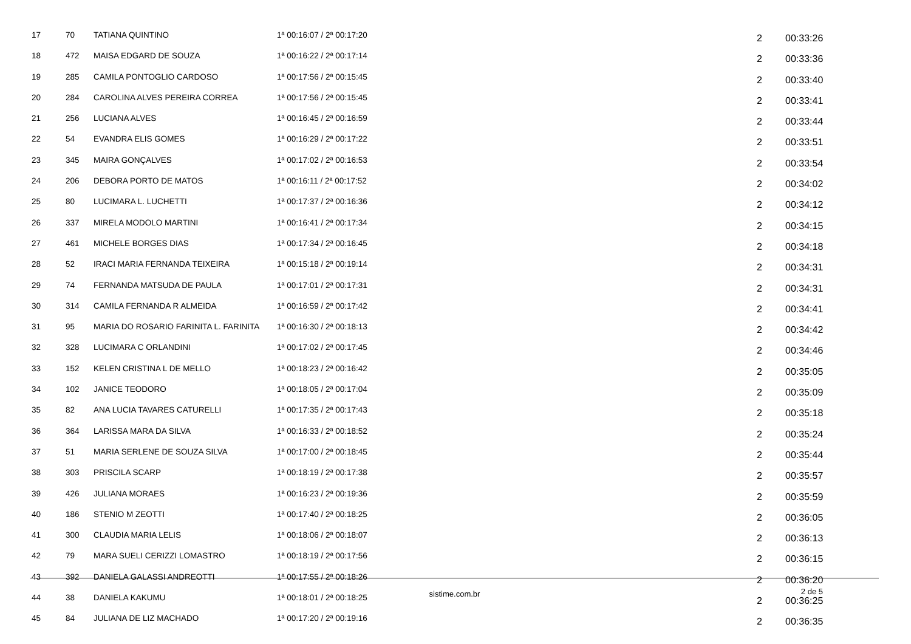| 17 | 70 | TATIANA QUINTINO | 1ª 00:16:07 / 2ª 00:17:20 | 2 | 00:33:26 |
| 18 | 472 | MAISA EDGARD DE SOUZA | 1ª 00:16:22 / 2ª 00:17:14 | 2 | 00:33:36 |
| 19 | 285 | CAMILA PONTOGLIO CARDOSO | 1ª 00:17:56 / 2ª 00:15:45 | 2 | 00:33:40 |
| 20 | 284 | CAROLINA ALVES PEREIRA CORREA | 1ª 00:17:56 / 2ª 00:15:45 | 2 | 00:33:41 |
| 21 | 256 | LUCIANA ALVES | 1ª 00:16:45 / 2ª 00:16:59 | 2 | 00:33:44 |
| 22 | 54 | EVANDRA ELIS GOMES | 1ª 00:16:29 / 2ª 00:17:22 | 2 | 00:33:51 |
| 23 | 345 | MAIRA GONÇALVES | 1ª 00:17:02 / 2ª 00:16:53 | 2 | 00:33:54 |
| 24 | 206 | DEBORA PORTO DE MATOS | 1ª 00:16:11 / 2ª 00:17:52 | 2 | 00:34:02 |
| 25 | 80 | LUCIMARA L. LUCHETTI | 1ª 00:17:37 / 2ª 00:16:36 | 2 | 00:34:12 |
| 26 | 337 | MIRELA MODOLO MARTINI | 1ª 00:16:41 / 2ª 00:17:34 | 2 | 00:34:15 |
| 27 | 461 | MICHELE BORGES DIAS | 1ª 00:17:34 / 2ª 00:16:45 | 2 | 00:34:18 |
| 28 | 52 | IRACI MARIA FERNANDA TEIXEIRA | 1ª 00:15:18 / 2ª 00:19:14 | 2 | 00:34:31 |
| 29 | 74 | FERNANDA MATSUDA DE PAULA | 1ª 00:17:01 / 2ª 00:17:31 | 2 | 00:34:31 |
| 30 | 314 | CAMILA FERNANDA R ALMEIDA | 1ª 00:16:59 / 2ª 00:17:42 | 2 | 00:34:41 |
| 31 | 95 | MARIA DO ROSARIO FARINITA L. FARINITA | 1ª 00:16:30 / 2ª 00:18:13 | 2 | 00:34:42 |
| 32 | 328 | LUCIMARA C ORLANDINI | 1ª 00:17:02 / 2ª 00:17:45 | 2 | 00:34:46 |
| 33 | 152 | KELEN CRISTINA L DE MELLO | 1ª 00:18:23 / 2ª 00:16:42 | 2 | 00:35:05 |
| 34 | 102 | JANICE TEODORO | 1ª 00:18:05 / 2ª 00:17:04 | 2 | 00:35:09 |
| 35 | 82 | ANA LUCIA TAVARES CATURELLI | 1ª 00:17:35 / 2ª 00:17:43 | 2 | 00:35:18 |
| 36 | 364 | LARISSA MARA DA SILVA | 1ª 00:16:33 / 2ª 00:18:52 | 2 | 00:35:24 |
| 37 | 51 | MARIA SERLENE DE SOUZA SILVA | 1ª 00:17:00 / 2ª 00:18:45 | 2 | 00:35:44 |
| 38 | 303 | PRISCILA SCARP | 1ª 00:18:19 / 2ª 00:17:38 | 2 | 00:35:57 |
| 39 | 426 | JULIANA MORAES | 1ª 00:16:23 / 2ª 00:19:36 | 2 | 00:35:59 |
| 40 | 186 | STENIO M ZEOTTI | 1ª 00:17:40 / 2ª 00:18:25 | 2 | 00:36:05 |
| 41 | 300 | CLAUDIA MARIA LELIS | 1ª 00:18:06 / 2ª 00:18:07 | 2 | 00:36:13 |
| 42 | 79 | MARA SUELI CERIZZI LOMASTRO | 1ª 00:18:19 / 2ª 00:17:56 | 2 | 00:36:15 |
| 43 | 392 | DANIELA GALASSI ANDREOTTI | 1ª 00:17:55 / 2ª 00:18:26 | 2 | 00:36:20 |
| 44 | 38 | DANIELA KAKUMU | 1ª 00:18:01 / 2ª 00:18:25 | 2 | 00:36:25 |
| 45 | 84 | JULIANA DE LIZ MACHADO | 1ª 00:17:20 / 2ª 00:19:16 | 2 | 00:36:35 |
sistime.com.br
2 de 5